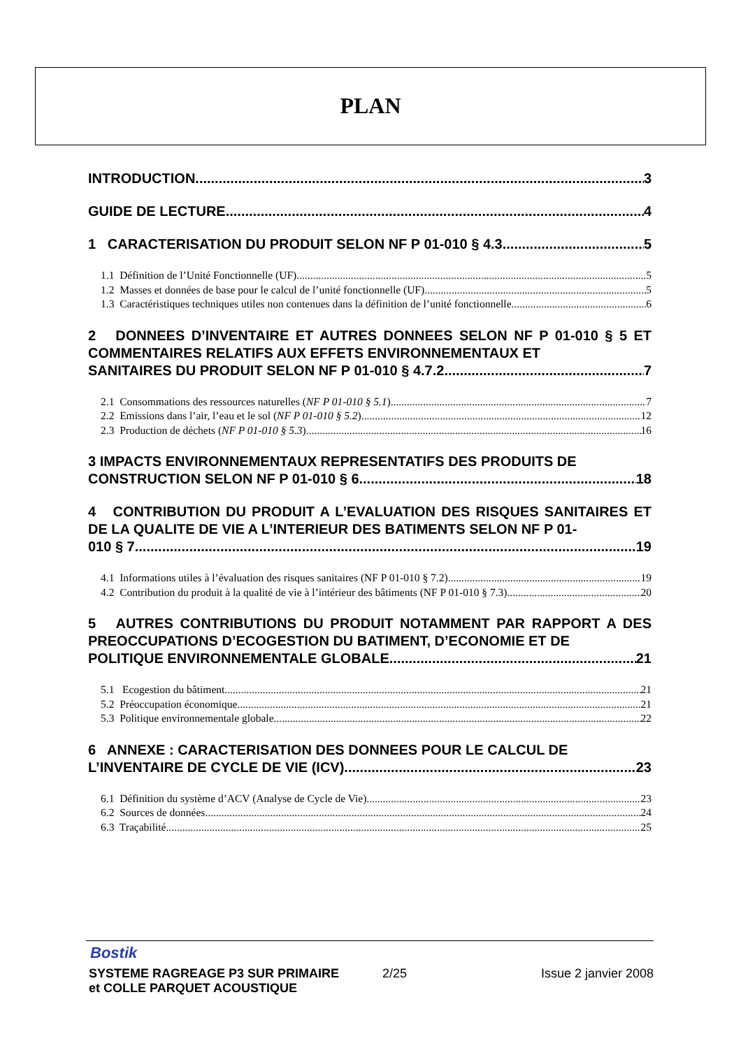PLAN
INTRODUCTION 3
GUIDE DE LECTURE 4
1 CARACTERISATION DU PRODUIT SELON NF P 01-010 § 4.3 5
1.1 Définition de l’Unité Fonctionnelle (UF) 5
1.2 Masses et données de base pour le calcul de l’unité fonctionnelle (UF) 5
1.3 Caractéristiques techniques utiles non contenues dans la définition de l’unité fonctionnelle 6
2 DONNEES D’INVENTAIRE ET AUTRES DONNEES SELON NF P 01-010 § 5 ET COMMENTAIRES RELATIFS AUX EFFETS ENVIRONNEMENTAUX ET
SANITAIRES DU PRODUIT SELON NF P 01-010 § 4.7.2 7
2.1 Consommations des ressources naturelles (NF P 01-010 § 5.1) 7
2.2 Emissions dans l’air, l’eau et le sol (NF P 01-010 § 5.2) 12
2.3 Production de déchets (NF P 01-010 § 5.3) 16
3 IMPACTS ENVIRONNEMENTAUX REPRESENTATIFS DES PRODUITS DE
CONSTRUCTION SELON NF P 01-010 § 6 18
4 CONTRIBUTION DU PRODUIT A L’EVALUATION DES RISQUES SANITAIRES ET DE LA QUALITE DE VIE A L’INTERIEUR DES BATIMENTS SELON NF P 01-
010 § 7 19
4.1 Informations utiles à l’évaluation des risques sanitaires (NF P 01-010 § 7.2) 19
4.2 Contribution du produit à la qualité de vie à l’intérieur des bâtiments (NF P 01-010 § 7.3) 20
5 AUTRES CONTRIBUTIONS DU PRODUIT NOTAMMENT PAR RAPPORT A DES PREOCCUPATIONS D’ECOGESTION DU BATIMENT, D’ECONOMIE ET DE
POLITIQUE ENVIRONNEMENTALE GLOBALE 21
5.1 Ecogestion du bâtiment 21
5.2 Préoccupation économique 21
5.3 Politique environnementale globale 22
6 ANNEXE : CARACTERISATION DES DONNEES POUR LE CALCUL DE
L’INVENTAIRE DE CYCLE DE VIE (ICV) 23
6.1 Définition du système d’ACV (Analyse de Cycle de Vie) 23
6.2 Sources de données 24
6.3 Traçabilité 25
Bostik
SYSTEME RAGREAGE P3 SUR PRIMAIRE
et COLLE PARQUET ACOUSTIQUE 2/25 Issue 2 janvier 2008